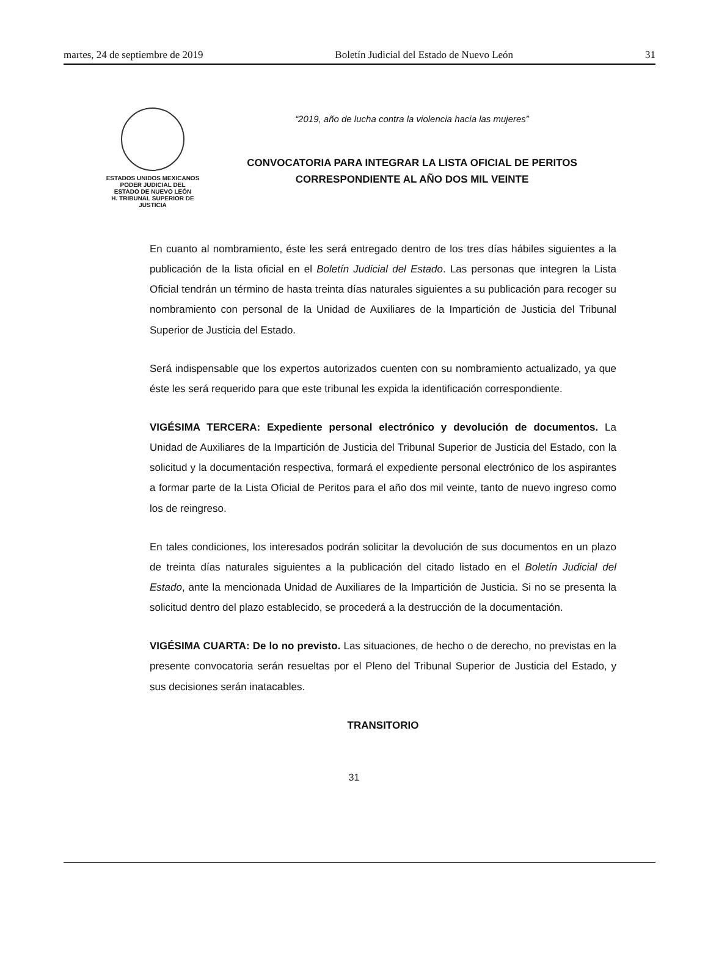martes, 24 de septiembre de 2019 Boletín Judicial del Estado de Nuevo León 31
ESTADOS UNIDOS MEXICANOS
PODER JUDICIAL DEL
ESTADO DE NUEVO LEÓN
H. TRIBUNAL SUPERIOR DE
JUSTICIA
“2019, año de lucha contra la violencia hacia las mujeres”
CONVOCATORIA PARA INTEGRAR LA LISTA OFICIAL DE PERITOS
CORRESPONDIENTE AL AÑO DOS MIL VEINTE
En cuanto al nombramiento, éste les será entregado dentro de los tres días hábiles siguientes a la publicación de la lista oficial en el Boletín Judicial del Estado. Las personas que integren la Lista Oficial tendrán un término de hasta treinta días naturales siguientes a su publicación para recoger su nombramiento con personal de la Unidad de Auxiliares de la Impartición de Justicia del Tribunal Superior de Justicia del Estado.
Será indispensable que los expertos autorizados cuenten con su nombramiento actualizado, ya que éste les será requerido para que este tribunal les expida la identificación correspondiente.
VIGÉSIMA TERCERA: Expediente personal electrónico y devolución de documentos. La Unidad de Auxiliares de la Impartición de Justicia del Tribunal Superior de Justicia del Estado, con la solicitud y la documentación respectiva, formará el expediente personal electrónico de los aspirantes a formar parte de la Lista Oficial de Peritos para el año dos mil veinte, tanto de nuevo ingreso como los de reingreso.
En tales condiciones, los interesados podrán solicitar la devolución de sus documentos en un plazo de treinta días naturales siguientes a la publicación del citado listado en el Boletín Judicial del Estado, ante la mencionada Unidad de Auxiliares de la Impartición de Justicia. Si no se presenta la solicitud dentro del plazo establecido, se procederá a la destrucción de la documentación.
VIGÉSIMA CUARTA: De lo no previsto. Las situaciones, de hecho o de derecho, no previstas en la presente convocatoria serán resueltas por el Pleno del Tribunal Superior de Justicia del Estado, y sus decisiones serán inatacables.
TRANSITORIO
31